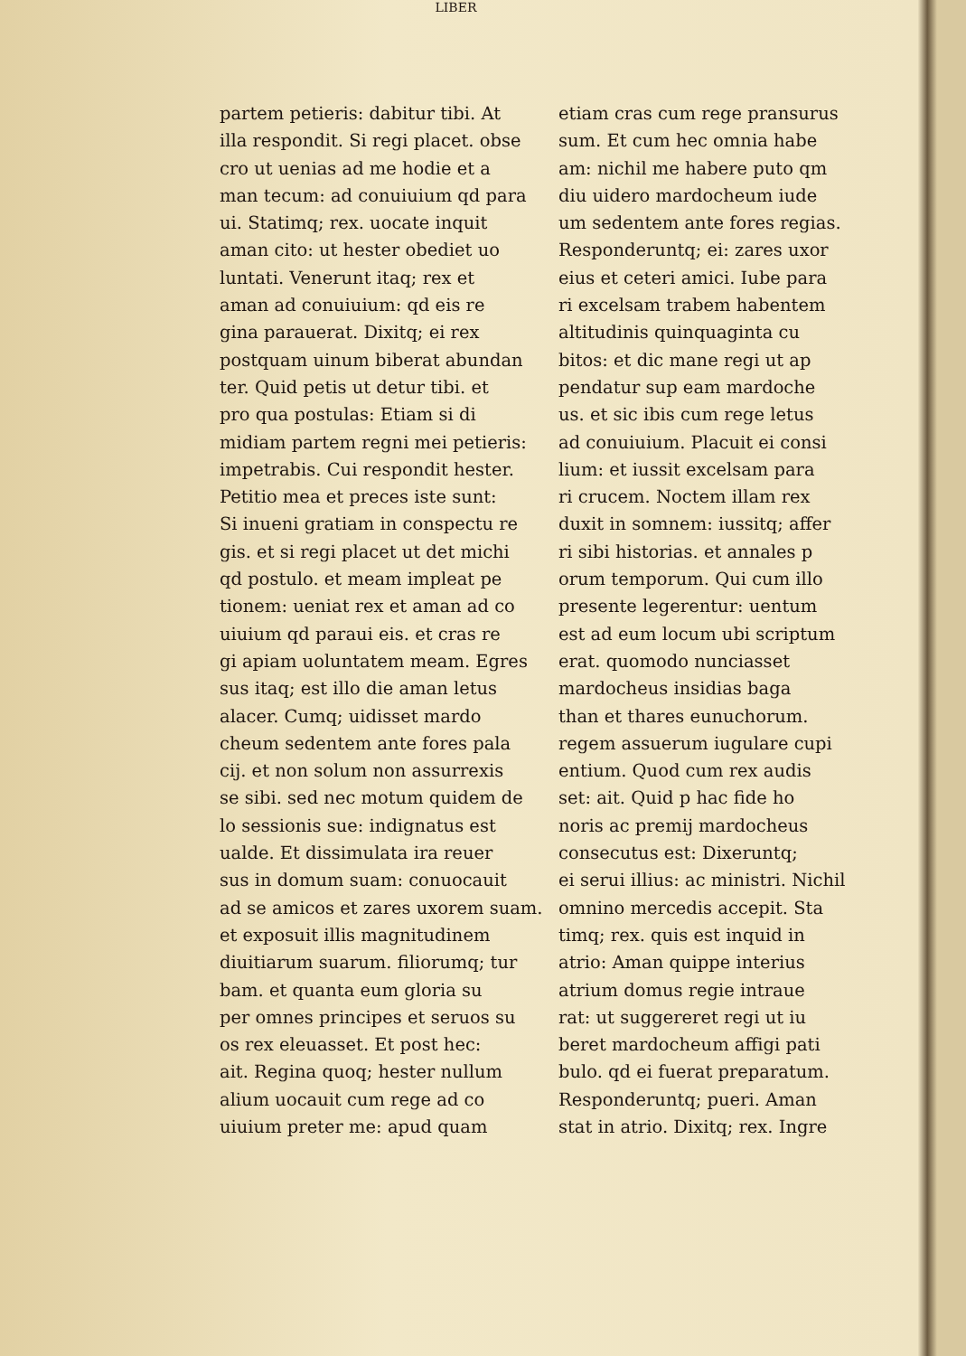LIBER
partem petieris: dabitur tibi. At
illa respondit. Si regi placet. obse
cro ut uenias ad me hodie et a
man tecum: ad conuiuium qd para
ui. Statimq; rex. uocate inquit
aman cito: ut hester obediet uo
luntati. Venerunt itaq; rex et
aman ad conuiuium: qd eis re
gina parauerat. Dixitq; ei rex
postquam uinum biberat abundan
ter. Quid petis ut detur tibi. et
pro qua postulas: Etiam si di
midiam partem regni mei petieris:
impetrabis. Cui respondit hester.
Petitio mea et preces iste sunt:
Si inueni gratiam in conspectu re
gis. et si regi placet ut det michi
qd postulo. et meam impleat pe
tionem: ueniat rex et aman ad co
uiuium qd paraui eis. et cras re
gi apiam uoluntatem meam. Egres
sus itaq; est illo die aman letus
alacer. Cumq; uidisset mardo
cheum sedentem ante fores pala
cij. et non solum non assurrexis
se sibi. sed nec motum quidem de
lo sessionis sue: indignatus est
ualde. Et dissimulata ira reuer
sus in domum suam: conuocauit
ad se amicos et zares uxorem suam.
et exposuit illis magnitudinem
diuitiarum suarum. filiorumq; tur
bam. et quanta eum gloria su
per omnes principes et seruos su
os rex eleuasset. Et post hec:
ait. Regina quoq; hester nullum
alium uocauit cum rege ad co
uiuium preter me: apud quam
etiam cras cum rege pransurus
sum. Et cum hec omnia habe
am: nichil me habere puto qm
diu uidero mardocheum iude
um sedentem ante fores regias.
Responderuntq; ei: zares uxor
eius et ceteri amici. Iube para
ri excelsam trabem habentem
altitudinis quinquaginta cu
bitos: et dic mane regi ut ap
pendatur sup eam mardoche
us. et sic ibis cum rege letus
ad conuiuium. Placuit ei consi
lium: et iussit excelsam para
ri crucem. Noctem illam rex
duxit in somnem: iussitq; affer
ri sibi historias. et annales p
orum temporum. Qui cum illo
presente legerentur: uentum
est ad eum locum ubi scriptum
erat. quomodo nunciasset
mardocheus insidias baga
than et thares eunuchorum.
regem assuerum iugulare cupi
entium. Quod cum rex audis
set: ait. Quid p hac fide ho
noris ac premij mardocheus
consecutus est: Dixeruntq;
ei serui illius: ac ministri. Nichil
omnino mercedis accepit. Sta
timq; rex. quis est inquid in
atrio: Aman quippe interius
atrium domus regie intraue
rat: ut suggereret regi ut iu
beret mardocheum affigi pati
bulo. qd ei fuerat preparatum.
Responderuntq; pueri. Aman
stat in atrio. Dixitq; rex. Ingre